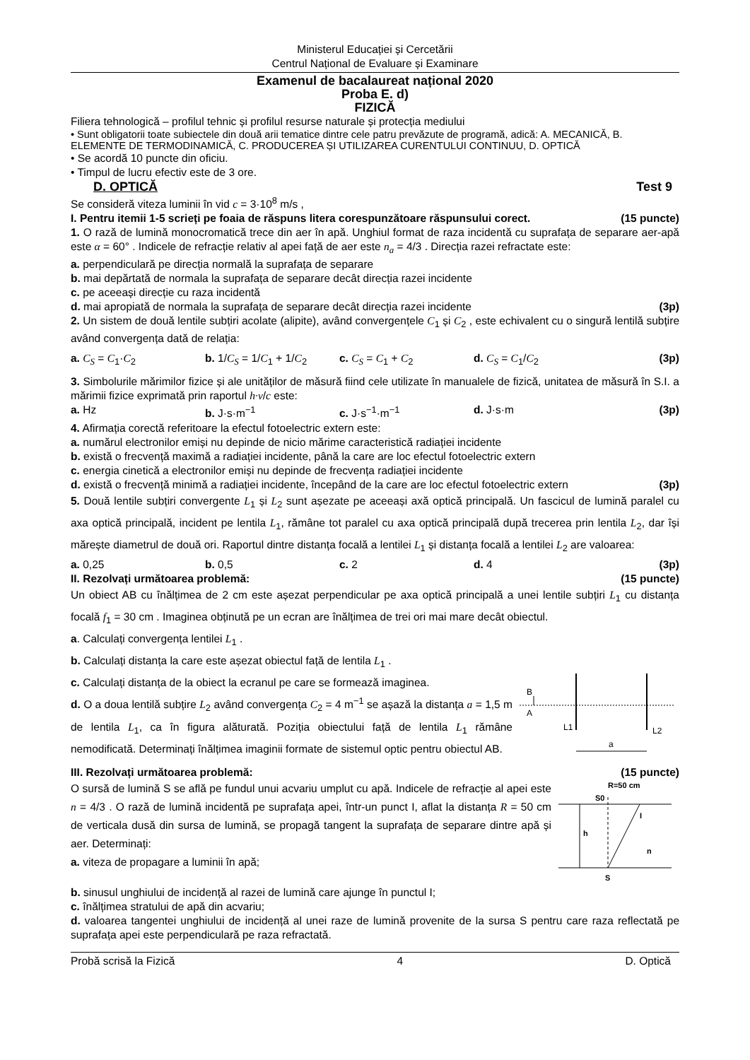Ministerul Educației și Cercetării
Centrul Național de Evaluare și Examinare
Examenul de bacalaureat național 2020
Proba E. d)
FIZICĂ
Filiera tehnologică – profilul tehnic și profilul resurse naturale și protecția mediului
• Sunt obligatorii toate subiectele din două arii tematice dintre cele patru prevăzute de programă, adică: A. MECANICĂ, B. ELEMENTE DE TERMODINAMICĂ, C. PRODUCEREA ȘI UTILIZAREA CURENTULUI CONTINUU, D. OPTICĂ
• Se acordă 10 puncte din oficiu.
• Timpul de lucru efectiv este de 3 ore.
D. OPTICĂ Test 9
Se consideră viteza luminii în vid c = 3·10<sup>8</sup> m/s ,
I. Pentru itemii 1-5 scrieți pe foaia de răspuns litera corespunzătoare răspunsului corect. (15 puncte)
1. O rază de lumină monocromatică trece din aer în apă. Unghiul format de raza incidentă cu suprafața de separare aer-apă este α = 60° . Indicele de refracție relativ al apei față de aer este n<sub>a</sub> = 4/3 . Direcția razei refractate este:
a. perpendiculară pe direcția normală la suprafața de separare
b. mai depărtată de normala la suprafața de separare decât direcția razei incidente
c. pe aceeași direcție cu raza incidentă
d. mai apropiată de normala la suprafața de separare decât direcția razei incidente (3p)
2. Un sistem de două lentile subțiri acolate (alipite), având convergențele C<sub>1</sub> și C<sub>2</sub> , este echivalent cu o singură lentilă subțire având convergența dată de relația:
a. C<sub>S</sub> = C<sub>1</sub>·C<sub>2</sub> b. 1/C<sub>S</sub> = 1/C<sub>1</sub> + 1/C<sub>2</sub> c. C<sub>S</sub> = C<sub>1</sub> + C<sub>2</sub> d. C<sub>S</sub> = C<sub>1</sub>/C<sub>2</sub>
(3p)
3. Simbolurile mărimilor fizice și ale unităților de măsură fiind cele utilizate în manualele de fizică, unitatea de măsură în S.I. a mărimii fizice exprimată prin raportul h·ν/c este:
a. Hz b. J·s·m<sup>−1</sup> c. J·s<sup>−1</sup>·m<sup>−1</sup> d. J·s·m
(3p)
4. Afirmația corectă referitoare la efectul fotoelectric extern este:
a. numărul electronilor emiși nu depinde de nicio mărime caracteristică radiației incidente
b. există o frecvență maximă a radiației incidente, până la care are loc efectul fotoelectric extern
c. energia cinetică a electronilor emiși nu depinde de frecvența radiației incidente
d. există o frecvență minimă a radiației incidente, începând de la care are loc efectul fotoelectric extern (3p)
5. Două lentile subțiri convergente L<sub>1</sub> și L<sub>2</sub> sunt așezate pe aceeași axă optică principală. Un fascicul de lumină paralel cu axa optică principală, incident pe lentila L<sub>1</sub>, rămâne tot paralel cu axa optică principală după trecerea prin lentila L<sub>2</sub>, dar își mărește diametrul de două ori. Raportul dintre distanța focală a lentilei L<sub>1</sub> și distanța focală a lentilei L<sub>2</sub> are valoarea:
a. 0,25 b. 0,5 c. 2 d. 4 (3p)
II. Rezolvați următoarea problemă: (15 puncte)
Un obiect AB cu înălțimea de 2 cm este așezat perpendicular pe axa optică principală a unei lentile subțiri L<sub>1</sub> cu distanța focală f<sub>1</sub> = 30 cm . Imaginea obținută pe un ecran are înălțimea de trei ori mai mare decât obiectul.
a. Calculați convergența lentilei L<sub>1</sub> .
b. Calculați distanța la care este așezat obiectul față de lentila L<sub>1</sub> .
c. Calculați distanța de la obiect la ecranul pe care se formează imaginea.
d. O a doua lentilă subțire L<sub>2</sub> având convergența C<sub>2</sub> = 4 m<sup>−1</sup> se așază la distanța a = 1,5 m de lentila L<sub>1</sub>, ca în figura alăturată. Poziția obiectului față de lentila L<sub>1</sub> rămâne nemodificată. Determinați înălțimea imaginii formate de sistemul optic pentru obiectul AB.
B
A
L1
L2
a
III. Rezolvați următoarea problemă: (15 puncte)
O sursă de lumină S se află pe fundul unui acvariu umplut cu apă. Indicele de refracție al apei este n = 4/3 . O rază de lumină incidentă pe suprafața apei, într-un punct I, aflat la distanța R = 50 cm de verticala dusă din sursa de lumină, se propagă tangent la suprafața de separare dintre apă și aer. Determinați:
a. viteza de propagare a luminii în apă;
R=50 cm
S0
h
I
n
S
b. sinusul unghiului de incidență al razei de lumină care ajunge în punctul I;
c. înălțimea stratului de apă din acvariu;
d. valoarea tangentei unghiului de incidență al unei raze de lumină provenite de la sursa S pentru care raza reflectată pe suprafața apei este perpendiculară pe raza refractată.
Probă scrisă la Fizică 4 D. Optică